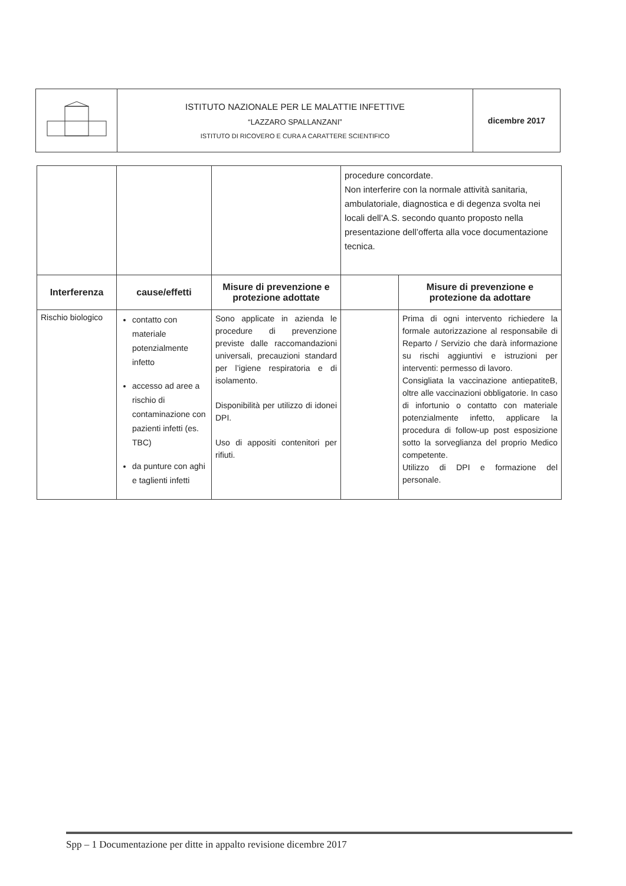| | ISTITUTO NAZIONALE PER LE MALATTIE INFETTIVE “LAZZARO SPALLANZANI” ISTITUTO DI RICOVERO E CURA A CARATTERE SCIENTIFICO | dicembre 2017 |
| | | | procedure concordate. Non interferire con la normale attività sanitaria, ambulatoriale, diagnostica e di degenza svolta nei locali dell’A.S. secondo quanto proposto nella presentazione dell’offerta alla voce documentazione tecnica. | |
| Interferenza | cause/effetti | Misure di prevenzione e protezione adottate | | Misure di prevenzione e protezione da adottare |
| Rischio biologico | contatto con materiale potenzialmente infetto accesso ad aree a rischio di contaminazione con pazienti infetti (es. TBC) da punture con aghi e taglienti infetti | Sono applicate in azienda le procedure di prevenzione previste dalle raccomandazioni universali, precauzioni standard per l’igiene respiratoria e di isolamento. Disponibilità per utilizzo di idonei DPI. Uso di appositi contenitori per rifiuti. | | Prima di ogni intervento richiedere la formale autorizzazione al responsabile di Reparto / Servizio che darà informazione su rischi aggiuntivi e istruzioni per interventi: permesso di lavoro. Consigliata la vaccinazione antiepatiteB, oltre alle vaccinazioni obbligatorie. In caso di infortunio o contatto con materiale potenzialmente infetto, applicare la procedura di follow-up post esposizione sotto la sorveglianza del proprio Medico competente. Utilizzo di DPI e formazione del personale. |
Spp – 1 Documentazione per ditte in appalto revisione dicembre 2017